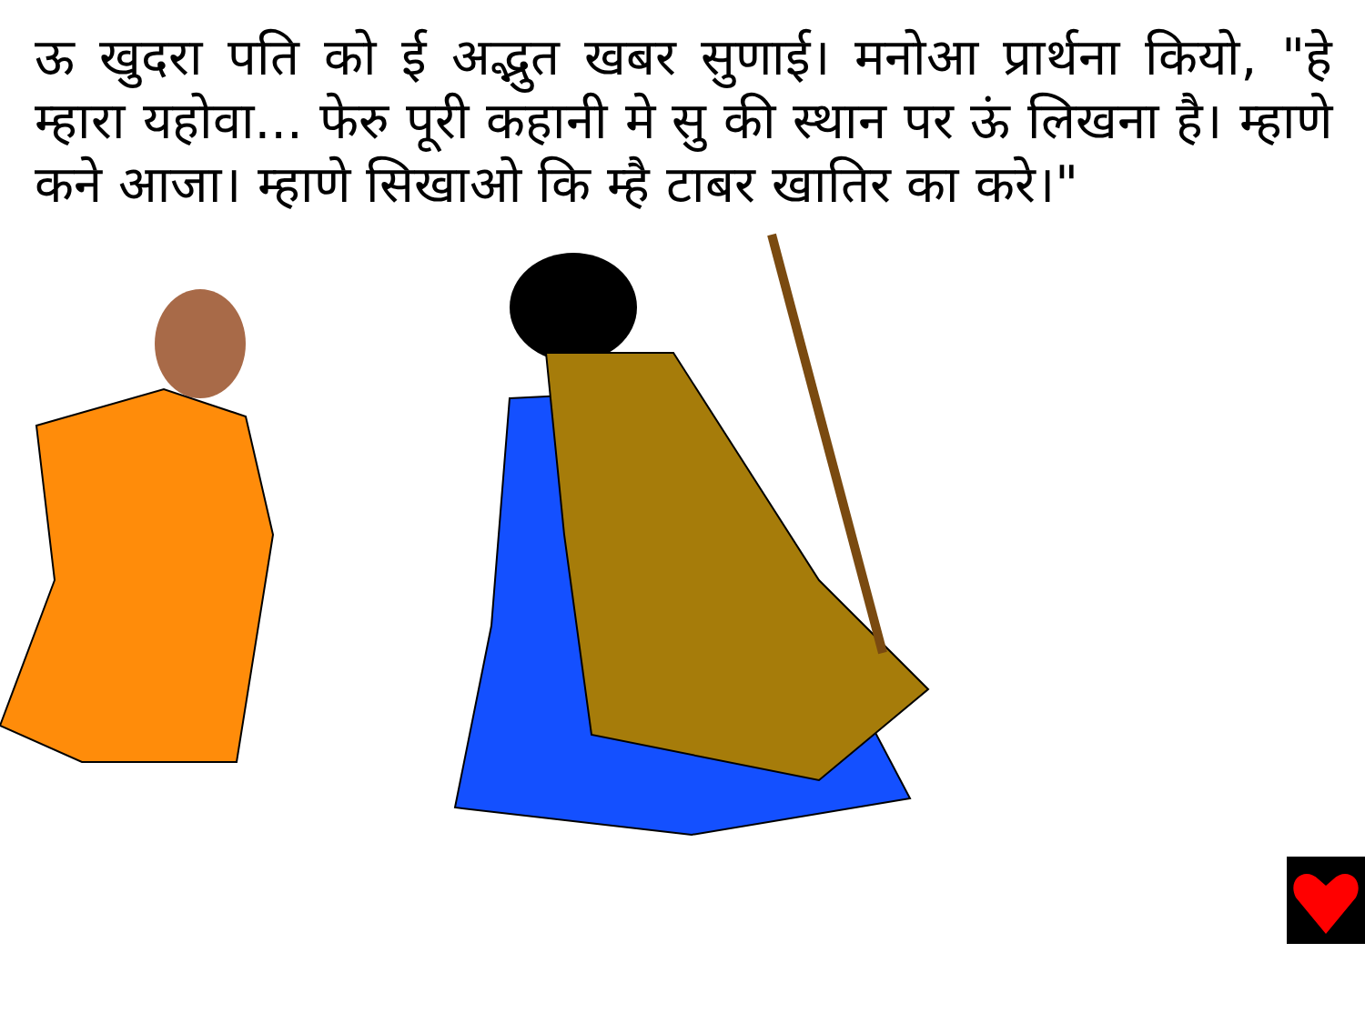ऊ खुदरा पति को ई अद्भुत खबर सुणाई। मनोआ प्रार्थना कियो, "हे म्हारा यहोवा... फेरु पूरी कहानी मे सु की स्थान पर ऊं लिखना है। म्हाणे कने आजा। म्हाणे सिखाओ कि म्है टाबर खातिर का करे।"